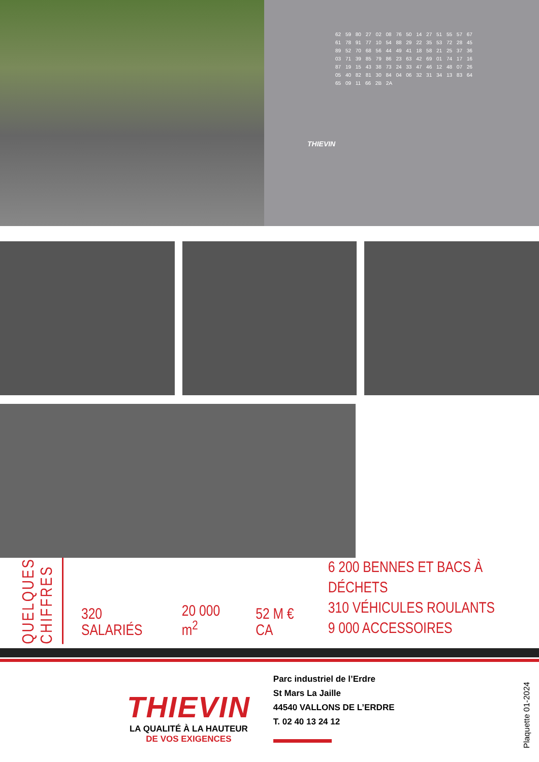62 59 80 27 02 08 76 50 14 27 51 55 57 67 61 78 91 77 10 54 88 29 22 35 53 72 28 45 89 52 70 68 56 44 49 41 18 58 21 25 37 36 03 71 39 85 79 86 23 63 42 69 01 74 17 16 87 19 15 43 38 73 24 33 47 46 12 48 07 26 05 40 82 81 30 84 04 06 32 31 34 13 83 64 65 09 11 66 2B 2A
THIEVIN
QUELQUES
CHIFFRES
320 SALARIÉS
20 000 m<sup>2</sup>
52 M € CA
6 200 BENNES ET BACS À DÉCHETS
310 VÉHICULES ROULANTS
9 000 ACCESSOIRES
THIEVIN
LA QUALITÉ À LA HAUTEUR
DE VOS EXIGENCES
Parc industriel de l’Erdre
St Mars La Jaille
44540 VALLONS DE L’ERDRE
T. 02 40 13 24 12
Plaquette 01-2024